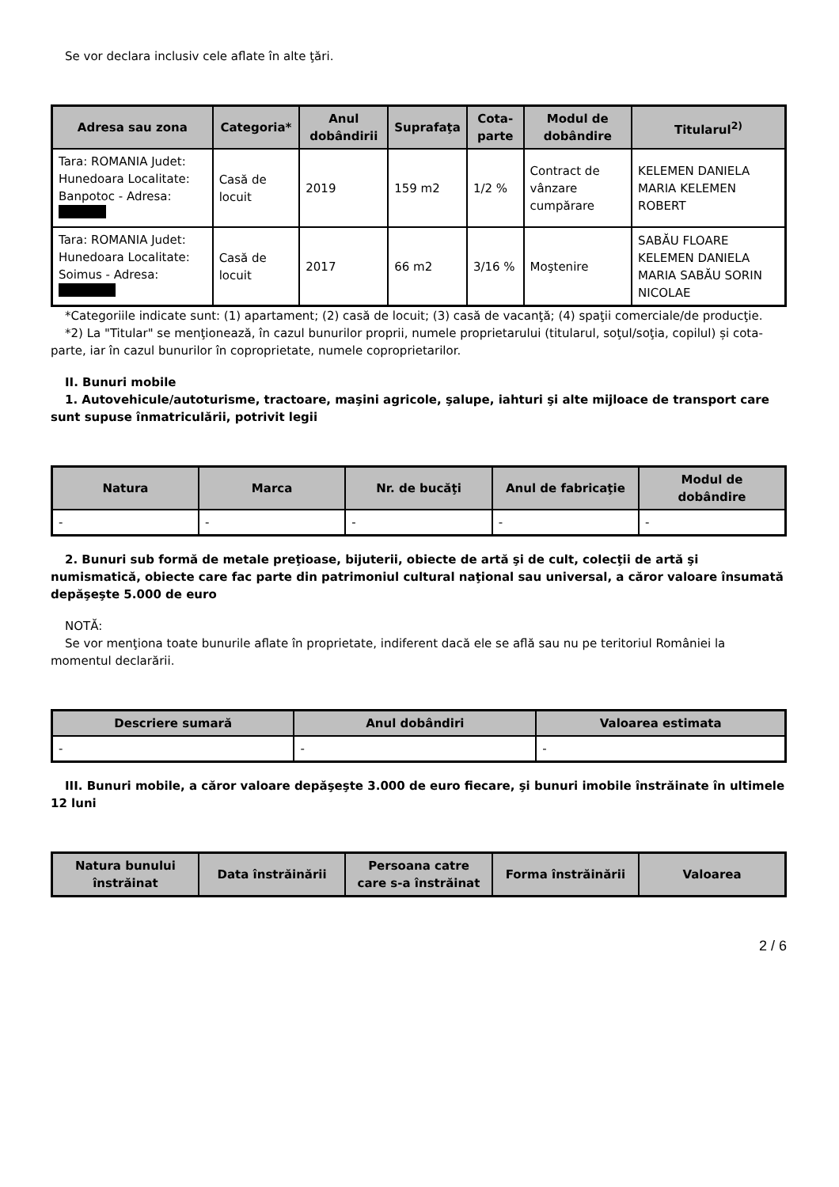Se vor declara inclusiv cele aflate în alte ţări.
| Adresa sau zona | Categoria* | Anul dobândirii | Suprafaţa | Cota-parte | Modul de dobândire | Titularul<sup>2)</sup> |
| --- | --- | --- | --- | --- | --- | --- |
| Tara: ROMANIA Judet: Hunedoara Localitate: Banpotoc - Adresa: | Casă de locuit | 2019 | 159 m2 | 1/2 % | Contract de vânzare cumpărare | KELEMEN DANIELA MARIA KELEMEN ROBERT |
| Tara: ROMANIA Judet: Hunedoara Localitate: Soimus - Adresa: | Casă de locuit | 2017 | 66 m2 | 3/16 % | Moştenire | SABĂU FLOARE KELEMEN DANIELA MARIA SABĂU SORIN NICOLAE |
*Categoriile indicate sunt: (1) apartament; (2) casă de locuit; (3) casă de vacanţă; (4) spaţii comerciale/de producţie.
*2) La "Titular" se menţionează, în cazul bunurilor proprii, numele proprietarului (titularul, soţul/soţia, copilul) și cota-parte, iar în cazul bunurilor în coproprietate, numele coproprietarilor.
II. Bunuri mobile
1. Autovehicule/autoturisme, tractoare, maşini agricole, şalupe, iahturi şi alte mijloace de transport care sunt supuse înmatriculării, potrivit legii
| Natura | Marca | Nr. de bucăţi | Anul de fabricaţie | Modul de dobândire |
| --- | --- | --- | --- | --- |
| - | - | - | - | - |
2. Bunuri sub formă de metale preţioase, bijuterii, obiecte de artă şi de cult, colecţii de artă şi numismatică, obiecte care fac parte din patrimoniul cultural naţional sau universal, a căror valoare însumată depăşeşte 5.000 de euro
NOTĂ:
Se vor menţiona toate bunurile aflate în proprietate, indiferent dacă ele se află sau nu pe teritoriul României la momentul declarării.
| Descriere sumară | Anul dobândiri | Valoarea estimata |
| --- | --- | --- |
| - | - | - |
III. Bunuri mobile, a căror valoare depăşeşte 3.000 de euro fiecare, şi bunuri imobile înstrăinate în ultimele 12 luni
| Natura bunului înstrăinat | Data înstrăinării | Persoana catre care s-a înstrăinat | Forma înstrăinării | Valoarea |
| --- | --- | --- | --- | --- |
2 / 6